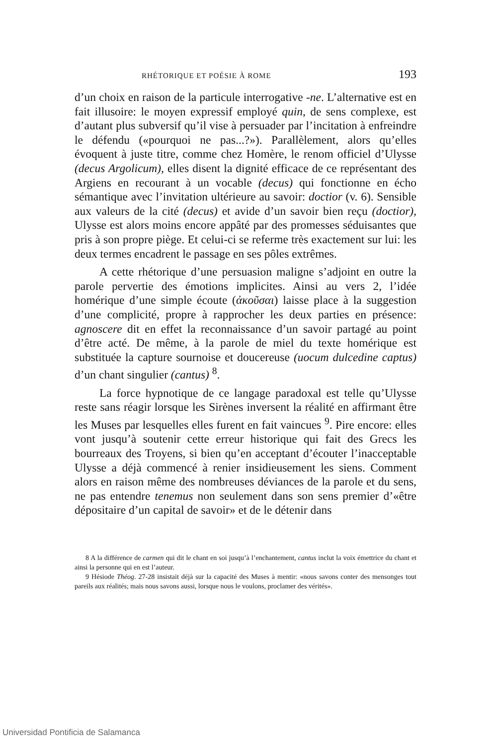RHÉTORIQUE ET POÉSIE À ROME 193
d’un choix en raison de la particule interrogative -ne. L’alternative est en fait illusoire: le moyen expressif employé quin, de sens complexe, est d’autant plus subversif qu’il vise à persuader par l’incitation à enfreindre le défendu («pourquoi ne pas...?»). Parallèlement, alors qu’elles évoquent à juste titre, comme chez Homère, le renom officiel d’Ulysse (decus Argolicum), elles disent la dignité efficace de ce représentant des Argiens en recourant à un vocable (decus) qui fonctionne en écho sémantique avec l’invitation ultérieure au savoir: doctior (v. 6). Sensible aux valeurs de la cité (decus) et avide d’un savoir bien reçu (doctior), Ulysse est alors moins encore appâté par des promesses séduisantes que pris à son propre piège. Et celui-ci se referme très exactement sur lui: les deux termes encadrent le passage en ses pôles extrêmes.
A cette rhétorique d’une persuasion maligne s’adjoint en outre la parole pervertie des émotions implicites. Ainsi au vers 2, l’idée homérique d’une simple écoute (ἀκοῦσαι) laisse place à la suggestion d’une complicité, propre à rapprocher les deux parties en présence: agnoscere dit en effet la reconnaissance d’un savoir partagé au point d’être acté. De même, à la parole de miel du texte homérique est substituée la capture sournoise et doucereuse (uocum dulcedine captus) d’un chant singulier (cantus) <sup>8</sup>.
La force hypnotique de ce langage paradoxal est telle qu’Ulysse reste sans réagir lorsque les Sirènes inversent la réalité en affirmant être les Muses par lesquelles elles furent en fait vaincues <sup>9</sup>. Pire encore: elles vont jusqu’à soutenir cette erreur historique qui fait des Grecs les bourreaux des Troyens, si bien qu’en acceptant d’écouter l’inacceptable Ulysse a déjà commencé à renier insidieusement les siens. Comment alors en raison même des nombreuses déviances de la parole et du sens, ne pas entendre tenemus non seulement dans son sens premier d’«être dépositaire d’un capital de savoir» et de le détenir dans
8 A la différence de carmen qui dit le chant en soi jusqu’à l’enchantement, cantus inclut la voix émettrice du chant et ainsi la personne qui en est l’auteur.
9 Hésiode Théog. 27-28 insistait déjà sur la capacité des Muses à mentir: «nous savons conter des mensonges tout pareils aux réalités; mais nous savons aussi, lorsque nous le voulons, proclamer des vérités».
Universidad Pontificia de Salamanca